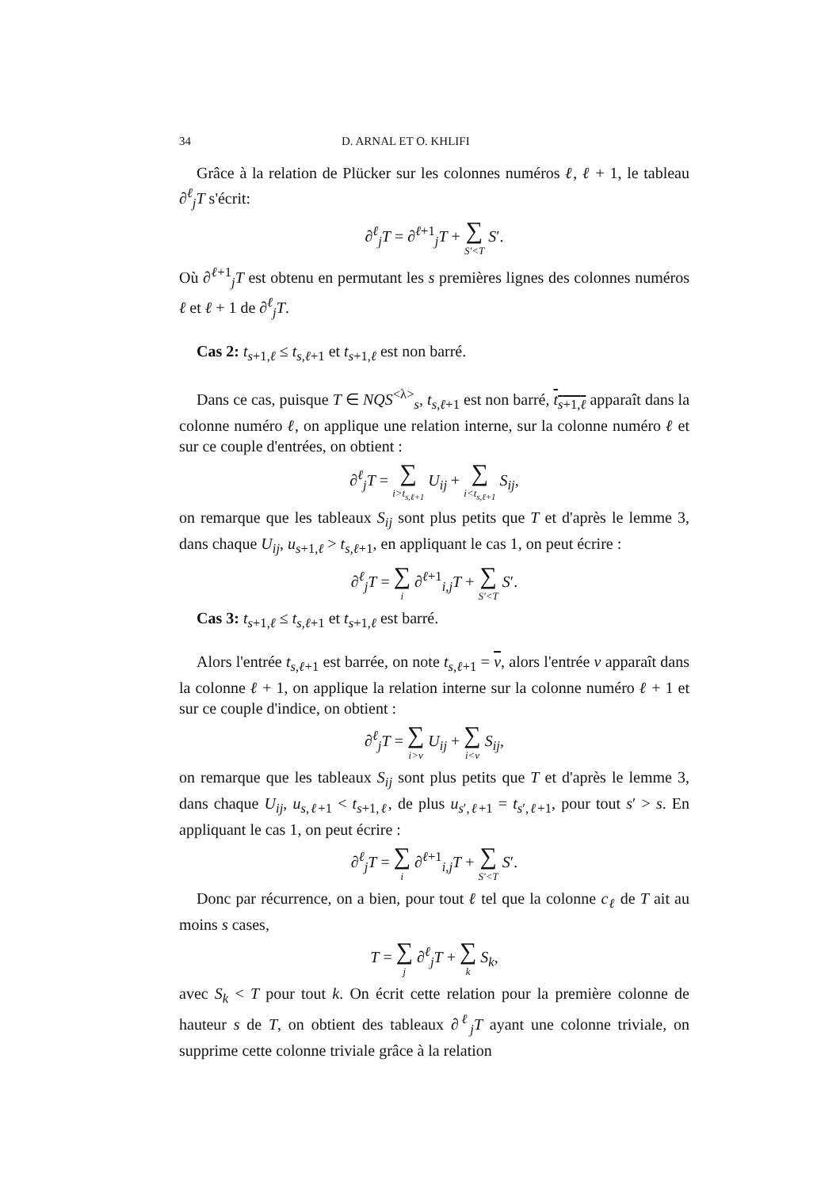34 D. ARNAL ET O. KHLIFI
Grâce à la relation de Plücker sur les colonnes numéros ℓ, ℓ + 1, le tableau ∂<sup>ℓ</sup><sub>j</sub>T s'écrit:
∂<sup>ℓ</sup><sub>j</sub>T = ∂<sup>ℓ+1</sup><sub>j</sub>T + ∑ S′<T S′.
Où ∂<sup>ℓ+1</sup><sub>j</sub>T est obtenu en permutant les s premières lignes des colonnes numéros ℓ et ℓ + 1 de ∂<sup>ℓ</sup><sub>j</sub>T.
Cas 2: t<sub>s+1,ℓ</sub> ≤ t<sub>s,ℓ+1</sub> et t<sub>s+1,ℓ</sub> est non barré.
Dans ce cas, puisque T ∈ NQS<sup><λ></sup><sub>s</sub>, t<sub>s,ℓ+1</sub> est non barré, t<sub>s+1,ℓ</sub> apparaît dans la colonne numéro ℓ, on applique une relation interne, sur la colonne numéro ℓ et sur ce couple d'entrées, on obtient :
∂<sup>ℓ</sup><sub>j</sub>T = ∑ i>t<sub>s,ℓ+1</sub> U<sub>ij</sub> + ∑ i<t<sub>s,ℓ+1</sub> S<sub>ij</sub>,
on remarque que les tableaux S<sub>ij</sub> sont plus petits que T et d'après le lemme 3, dans chaque U<sub>ij</sub>, u<sub>s+1,ℓ</sub> > t<sub>s,ℓ+1</sub>, en appliquant le cas 1, on peut écrire :
∂<sup>ℓ</sup><sub>j</sub>T = ∑ i ∂<sup>ℓ+1</sup><sub>i,j</sub>T + ∑ S′<T S′.
Cas 3: t<sub>s+1,ℓ</sub> ≤ t<sub>s,ℓ+1</sub> et t<sub>s+1,ℓ</sub> est barré.
Alors l'entrée t<sub>s,ℓ+1</sub> est barrée, on note t<sub>s,ℓ+1</sub> = v, alors l'entrée v apparaît dans la colonne ℓ + 1, on applique la relation interne sur la colonne numéro ℓ + 1 et sur ce couple d'indice, on obtient :
∂<sup>ℓ</sup><sub>j</sub>T = ∑ i>v U<sub>ij</sub> + ∑ i<v S<sub>ij</sub>,
on remarque que les tableaux S<sub>ij</sub> sont plus petits que T et d'après le lemme 3, dans chaque U<sub>ij</sub>, u<sub>s,ℓ+1</sub> < t<sub>s+1,ℓ</sub>, de plus u<sub>s′,ℓ+1</sub> = t<sub>s′,ℓ+1</sub>, pour tout s′ > s. En appliquant le cas 1, on peut écrire :
∂<sup>ℓ</sup><sub>j</sub>T = ∑ i ∂<sup>ℓ+1</sup><sub>i,j</sub>T + ∑ S′<T S′.
Donc par récurrence, on a bien, pour tout ℓ tel que la colonne c<sub>ℓ</sub> de T ait au moins s cases,
T = ∑ j ∂<sup>ℓ</sup><sub>j</sub>T + ∑ k S<sub>k</sub>,
avec S<sub>k</sub> < T pour tout k. On écrit cette relation pour la première colonne de hauteur s de T, on obtient des tableaux ∂<sup>ℓ</sup><sub>j</sub>T ayant une colonne triviale, on supprime cette colonne triviale grâce à la relation